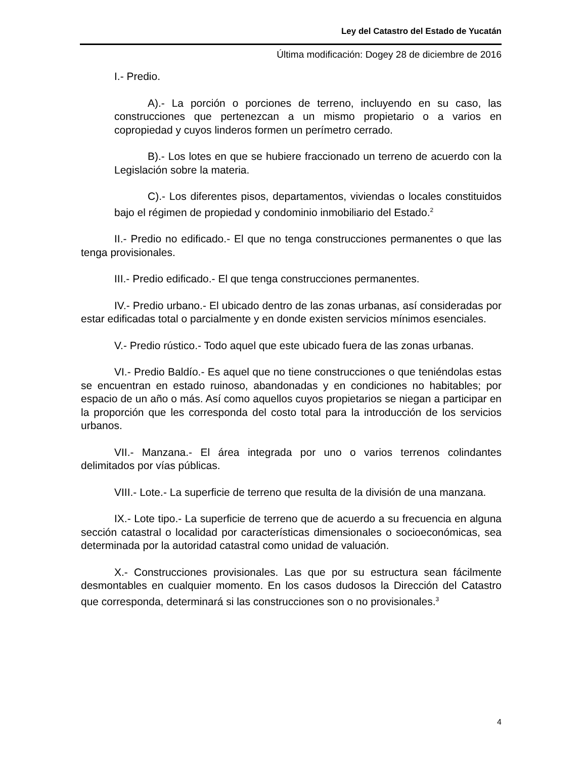Ley del Catastro del Estado de Yucatán
Última modificación: Dogey 28 de diciembre de 2016
I.- Predio.
A).- La porción o porciones de terreno, incluyendo en su caso, las construcciones que pertenezcan a un mismo propietario o a varios en copropiedad y cuyos linderos formen un perímetro cerrado.
B).- Los lotes en que se hubiere fraccionado un terreno de acuerdo con la Legislación sobre la materia.
C).- Los diferentes pisos, departamentos, viviendas o locales constituidos bajo el régimen de propiedad y condominio inmobiliario del Estado.<sup>2</sup>
II.- Predio no edificado.- El que no tenga construcciones permanentes o que las tenga provisionales.
III.- Predio edificado.- El que tenga construcciones permanentes.
IV.- Predio urbano.- El ubicado dentro de las zonas urbanas, así consideradas por estar edificadas total o parcialmente y en donde existen servicios mínimos esenciales.
V.- Predio rústico.- Todo aquel que este ubicado fuera de las zonas urbanas.
VI.- Predio Baldío.- Es aquel que no tiene construcciones o que teniéndolas estas se encuentran en estado ruinoso, abandonadas y en condiciones no habitables; por espacio de un año o más. Así como aquellos cuyos propietarios se niegan a participar en la proporción que les corresponda del costo total para la introducción de los servicios urbanos.
VII.- Manzana.- El área integrada por uno o varios terrenos colindantes delimitados por vías públicas.
VIII.- Lote.- La superficie de terreno que resulta de la división de una manzana.
IX.- Lote tipo.- La superficie de terreno que de acuerdo a su frecuencia en alguna sección catastral o localidad por características dimensionales o socioeconómicas, sea determinada por la autoridad catastral como unidad de valuación.
X.- Construcciones provisionales. Las que por su estructura sean fácilmente desmontables en cualquier momento. En los casos dudosos la Dirección del Catastro que corresponda, determinará si las construcciones son o no provisionales.<sup>3</sup>
4